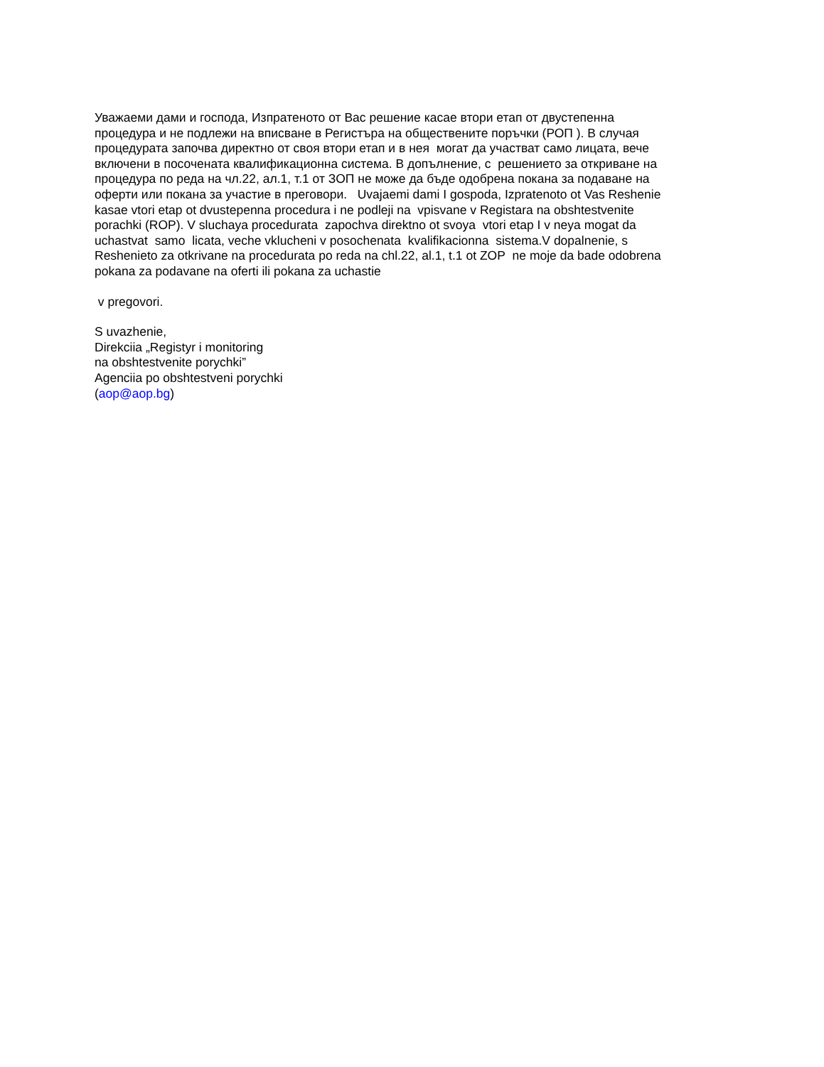Уважаеми дами и господа, Изпратеното от Вас решение касае втори етап от двустепенна
процедура и не подлежи на вписване в Регистъра на обществените поръчки (РОП ). В случая
процедурата започва директно от своя втори етап и в нея могат да участват само лицата, вече
включени в посочената квалификационна система. В допълнение, с решението за откриване на
процедура по реда на чл.22, ал.1, т.1 от ЗОП не може да бъде одобрена покана за подаване на
оферти или покана за участие в преговори. Uvajaemi dami I gospoda, Izpratenoto ot Vas Reshenie
kasae vtori etap ot dvustepenna procedura i ne podleji na vpisvane v Registara na obshtestvenite
porachki (ROP). V sluchaya procedurata zapochva direktno ot svoya vtori etap I v neya mogat da
uchastvat samo licata, veche vklucheni v posochenata kvalifikacionna sistema.V dopalnenie, s
Reshenieto za otkrivane na procedurata po reda na chl.22, al.1, t.1 ot ZOP ne moje da bade odobrena
pokana za podavane na oferti ili pokana za uchastie
v pregovori.
S uvazhenie,
Direkciia „Registyr i monitoring
na obshtestvenite porychki”
Agenciia po obshtestveni porychki
(aop@aop.bg)